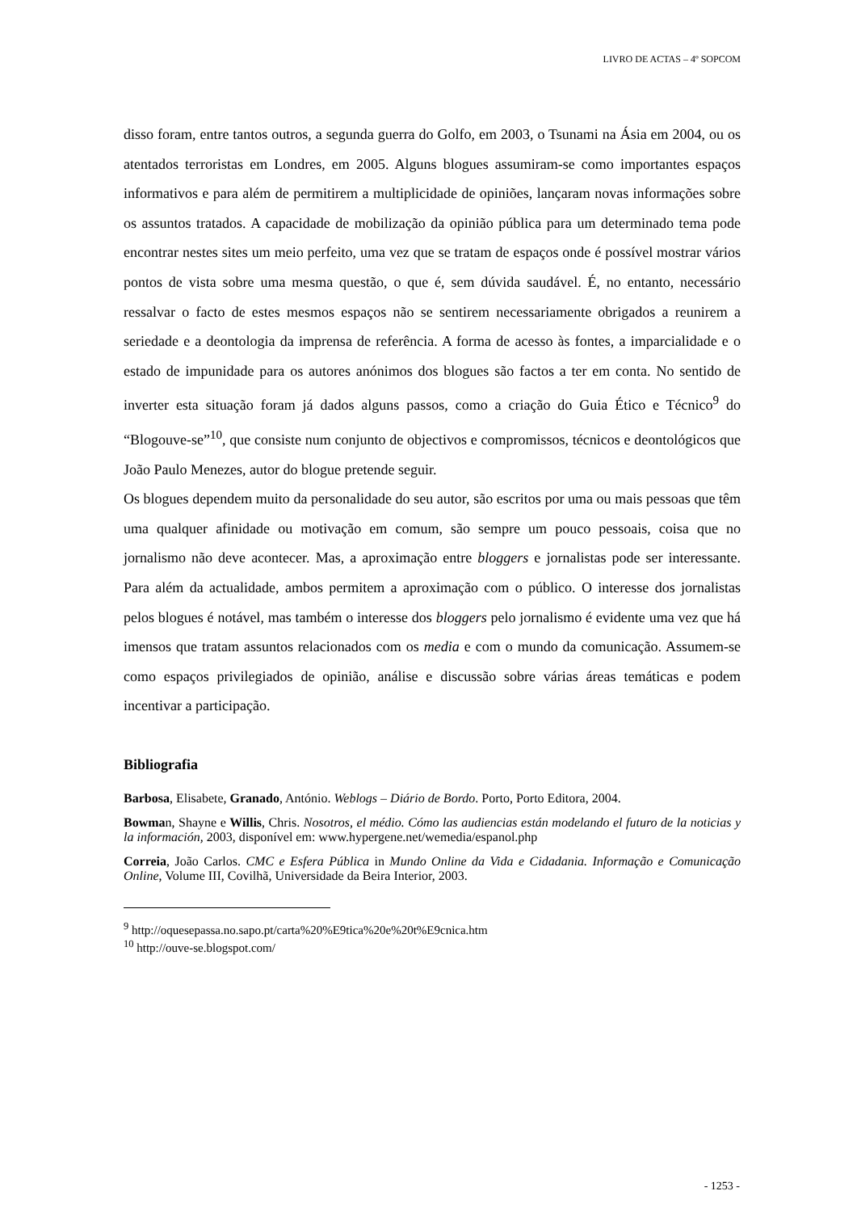LIVRO DE ACTAS – 4º SOPCOM
disso foram, entre tantos outros, a segunda guerra do Golfo, em 2003, o Tsunami na Ásia em 2004, ou os atentados terroristas em Londres, em 2005. Alguns blogues assumiram-se como importantes espaços informativos e para além de permitirem a multiplicidade de opiniões, lançaram novas informações sobre os assuntos tratados. A capacidade de mobilização da opinião pública para um determinado tema pode encontrar nestes sites um meio perfeito, uma vez que se tratam de espaços onde é possível mostrar vários pontos de vista sobre uma mesma questão, o que é, sem dúvida saudável. É, no entanto, necessário ressalvar o facto de estes mesmos espaços não se sentirem necessariamente obrigados a reunirem a seriedade e a deontologia da imprensa de referência. A forma de acesso às fontes, a imparcialidade e o estado de impunidade para os autores anónimos dos blogues são factos a ter em conta. No sentido de inverter esta situação foram já dados alguns passos, como a criação do Guia Ético e Técnico<sup>9</sup> do “Blogouve-se”<sup>10</sup>, que consiste num conjunto de objectivos e compromissos, técnicos e deontológicos que João Paulo Menezes, autor do blogue pretende seguir.
Os blogues dependem muito da personalidade do seu autor, são escritos por uma ou mais pessoas que têm uma qualquer afinidade ou motivação em comum, são sempre um pouco pessoais, coisa que no jornalismo não deve acontecer. Mas, a aproximação entre bloggers e jornalistas pode ser interessante. Para além da actualidade, ambos permitem a aproximação com o público. O interesse dos jornalistas pelos blogues é notável, mas também o interesse dos bloggers pelo jornalismo é evidente uma vez que há imensos que tratam assuntos relacionados com os media e com o mundo da comunicação. Assumem-se como espaços privilegiados de opinião, análise e discussão sobre várias áreas temáticas e podem incentivar a participação.
Bibliografia
Barbosa, Elisabete, Granado, António. Weblogs – Diário de Bordo. Porto, Porto Editora, 2004.
Bowman, Shayne e Willis, Chris. Nosotros, el médio. Cómo las audiencias están modelando el futuro de la noticias y la información, 2003, disponível em: www.hypergene.net/wemedia/espanol.php
Correia, João Carlos. CMC e Esfera Pública in Mundo Online da Vida e Cidadania. Informação e Comunicação Online, Volume III, Covilhã, Universidade da Beira Interior, 2003.
<sup>9</sup> http://oquesepassa.no.sapo.pt/carta%20%E9tica%20e%20t%E9cnica.htm
<sup>10</sup> http://ouve-se.blogspot.com/
- 1253 -